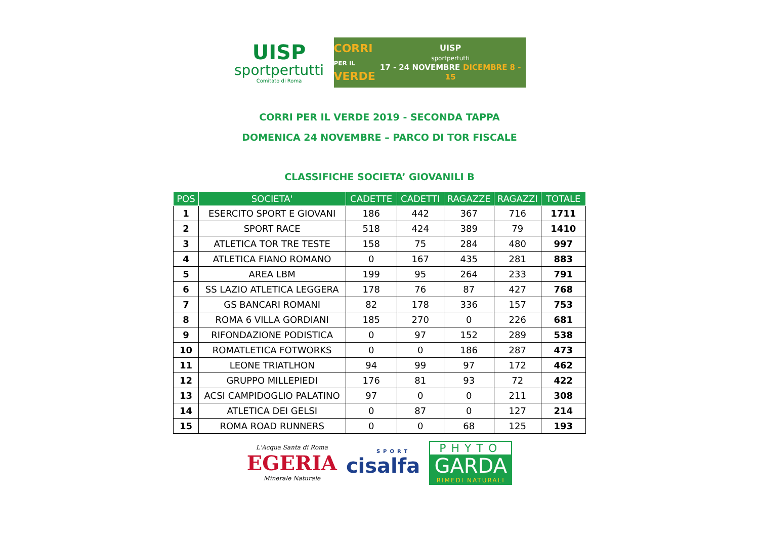UISP
sportpertutti
Comitato di Roma
CORRI
PER IL
VERDE
UISP
sportpertutti
17 - 24 NOVEMBRE DICEMBRE 8 - 15
CORRI PER IL VERDE 2019 - SECONDA TAPPA
DOMENICA 24 NOVEMBRE – PARCO DI TOR FISCALE
CLASSIFICHE SOCIETA’ GIOVANILI B
| POS | SOCIETA' | CADETTE | CADETTI | RAGAZZE | RAGAZZI | TOTALE |
| --- | --- | --- | --- | --- | --- | --- |
| 1 | ESERCITO SPORT E GIOVANI | 186 | 442 | 367 | 716 | 1711 |
| 2 | SPORT RACE | 518 | 424 | 389 | 79 | 1410 |
| 3 | ATLETICA TOR TRE TESTE | 158 | 75 | 284 | 480 | 997 |
| 4 | ATLETICA FIANO ROMANO | 0 | 167 | 435 | 281 | 883 |
| 5 | AREA LBM | 199 | 95 | 264 | 233 | 791 |
| 6 | SS LAZIO ATLETICA LEGGERA | 178 | 76 | 87 | 427 | 768 |
| 7 | GS BANCARI ROMANI | 82 | 178 | 336 | 157 | 753 |
| 8 | ROMA 6 VILLA GORDIANI | 185 | 270 | 0 | 226 | 681 |
| 9 | RIFONDAZIONE PODISTICA | 0 | 97 | 152 | 289 | 538 |
| 10 | ROMATLETICA FOTWORKS | 0 | 0 | 186 | 287 | 473 |
| 11 | LEONE TRIATLHON | 94 | 99 | 97 | 172 | 462 |
| 12 | GRUPPO MILLEPIEDI | 176 | 81 | 93 | 72 | 422 |
| 13 | ACSI CAMPIDOGLIO PALATINO | 97 | 0 | 0 | 211 | 308 |
| 14 | ATLETICA DEI GELSI | 0 | 87 | 0 | 127 | 214 |
| 15 | ROMA ROAD RUNNERS | 0 | 0 | 68 | 125 | 193 |
L'Acqua Santa di Roma
EGERIA
Minerale Naturale
SPORT
cisalfa
PHYTO
GARDA
RIMEDI NATURALI